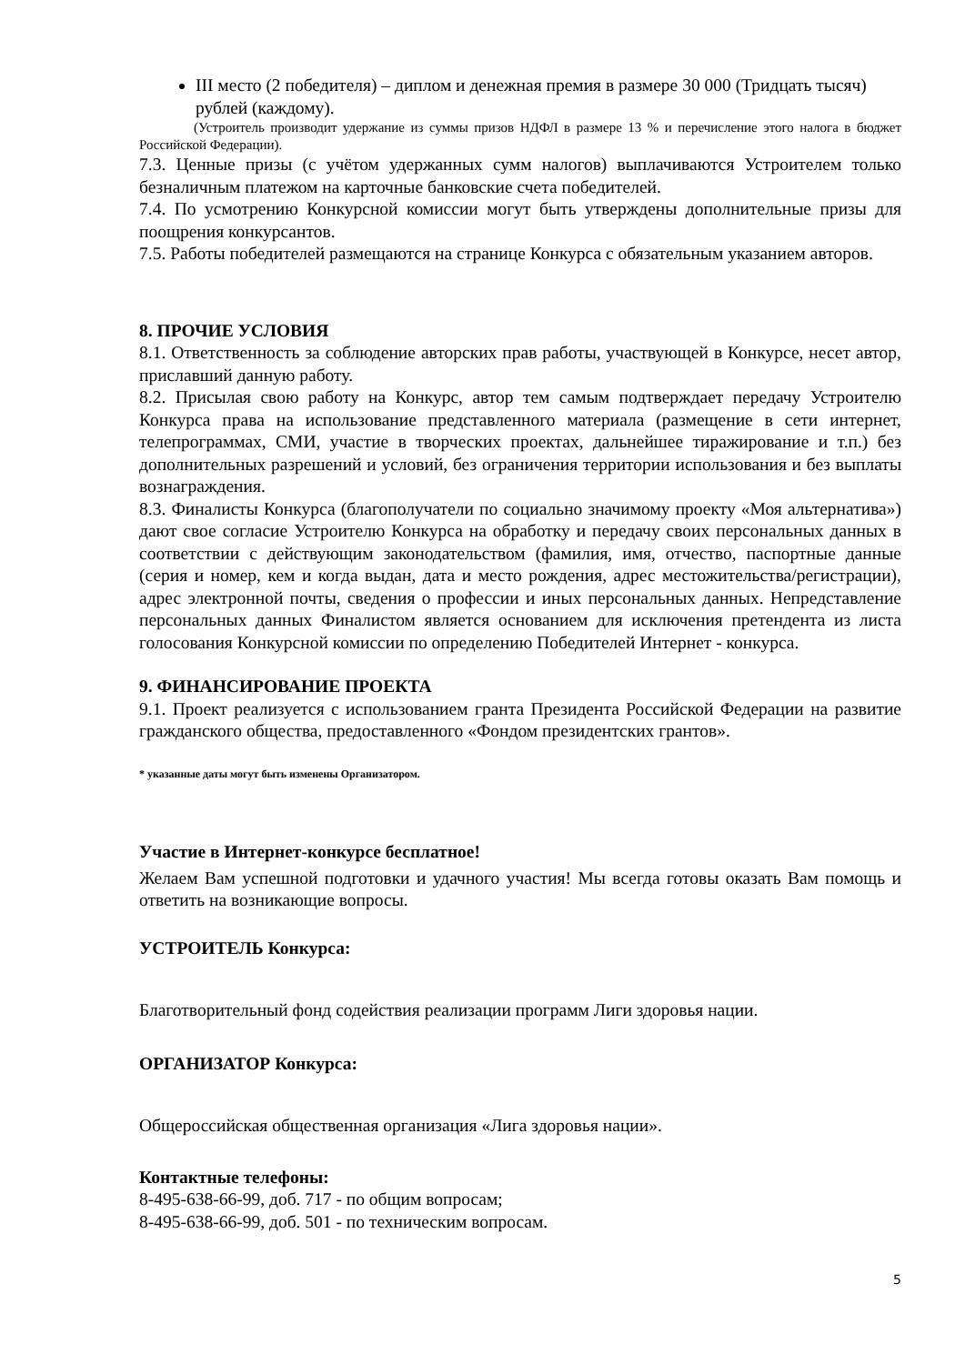III место (2 победителя) – диплом и денежная премия в размере 30 000 (Тридцать тысяч) рублей (каждому).
(Устроитель производит удержание из суммы призов НДФЛ в размере 13 % и перечисление этого налога в бюджет Российской Федерации).
7.3. Ценные призы (с учётом удержанных сумм налогов) выплачиваются Устроителем только безналичным платежом на карточные банковские счета победителей.
7.4. По усмотрению Конкурсной комиссии могут быть утверждены дополнительные призы для поощрения конкурсантов.
7.5. Работы победителей размещаются на странице Конкурса с обязательным указанием авторов.
8. ПРОЧИЕ УСЛОВИЯ
8.1. Ответственность за соблюдение авторских прав работы, участвующей в Конкурсе, несет автор, приславший данную работу.
8.2. Присылая свою работу на Конкурс, автор тем самым подтверждает передачу Устроителю Конкурса права на использование представленного материала (размещение в сети интернет, телепрограммах, СМИ, участие в творческих проектах, дальнейшее тиражирование и т.п.) без дополнительных разрешений и условий, без ограничения территории использования и без выплаты вознаграждения.
8.3. Финалисты Конкурса (благополучатели по социально значимому проекту «Моя альтернатива») дают свое согласие Устроителю Конкурса на обработку и передачу своих персональных данных в соответствии с действующим законодательством (фамилия, имя, отчество, паспортные данные (серия и номер, кем и когда выдан, дата и место рождения, адрес местожительства/регистрации), адрес электронной почты, сведения о профессии и иных персональных данных. Непредставление персональных данных Финалистом является основанием для исключения претендента из листа голосования Конкурсной комиссии по определению Победителей Интернет - конкурса.
9. ФИНАНСИРОВАНИЕ ПРОЕКТА
9.1. Проект реализуется с использованием гранта Президента Российской Федерации на развитие гражданского общества, предоставленного «Фондом президентских грантов».
* указанные даты могут быть изменены Организатором.
Участие в Интернет-конкурсе бесплатное!
Желаем Вам успешной подготовки и удачного участия! Мы всегда готовы оказать Вам помощь и ответить на возникающие вопросы.
УСТРОИТЕЛЬ Конкурса:
Благотворительный фонд содействия реализации программ Лиги здоровья нации.
ОРГАНИЗАТОР Конкурса:
Общероссийская общественная организация «Лига здоровья нации».
Контактные телефоны:
8-495-638-66-99, доб. 717 - по общим вопросам;
8-495-638-66-99, доб. 501 - по техническим вопросам.
5